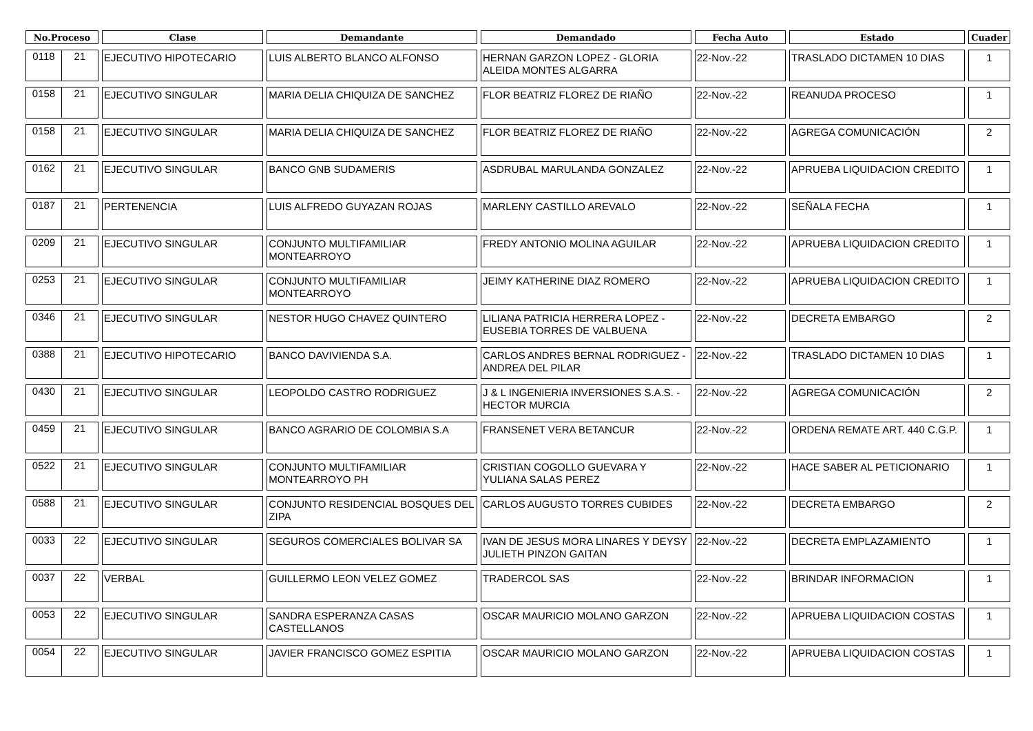| No.Proceso | Clase | Demandante | Demandado | Fecha Auto | Estado | Cuader |
| --- | --- | --- | --- | --- | --- | --- |
| 0118 21 | EJECUTIVO HIPOTECARIO | LUIS ALBERTO BLANCO ALFONSO | HERNAN GARZON LOPEZ - GLORIA ALEIDA MONTES ALGARRA | 22-Nov.-22 | TRASLADO DICTAMEN 10 DIAS | 1 |
| 0158 21 | EJECUTIVO SINGULAR | MARIA DELIA CHIQUIZA DE SANCHEZ | FLOR BEATRIZ FLOREZ DE RIAÑO | 22-Nov.-22 | REANUDA PROCESO | 1 |
| 0158 21 | EJECUTIVO SINGULAR | MARIA DELIA CHIQUIZA DE SANCHEZ | FLOR BEATRIZ FLOREZ DE RIAÑO | 22-Nov.-22 | AGREGA COMUNICACIÓN | 2 |
| 0162 21 | EJECUTIVO SINGULAR | BANCO GNB SUDAMERIS | ASDRUBAL MARULANDA GONZALEZ | 22-Nov.-22 | APRUEBA LIQUIDACION CREDITO | 1 |
| 0187 21 | PERTENENCIA | LUIS ALFREDO GUYAZAN ROJAS | MARLENY CASTILLO AREVALO | 22-Nov.-22 | SEÑALA FECHA | 1 |
| 0209 21 | EJECUTIVO SINGULAR | CONJUNTO MULTIFAMILIAR MONTEARROYO | FREDY ANTONIO MOLINA AGUILAR | 22-Nov.-22 | APRUEBA LIQUIDACION CREDITO | 1 |
| 0253 21 | EJECUTIVO SINGULAR | CONJUNTO MULTIFAMILIAR MONTEARROYO | JEIMY KATHERINE DIAZ ROMERO | 22-Nov.-22 | APRUEBA LIQUIDACION CREDITO | 1 |
| 0346 21 | EJECUTIVO SINGULAR | NESTOR HUGO CHAVEZ QUINTERO | LILIANA PATRICIA HERRERA LOPEZ - EUSEBIA TORRES DE VALBUENA | 22-Nov.-22 | DECRETA EMBARGO | 2 |
| 0388 21 | EJECUTIVO HIPOTECARIO | BANCO DAVIVIENDA S.A. | CARLOS ANDRES BERNAL RODRIGUEZ - ANDREA DEL PILAR | 22-Nov.-22 | TRASLADO DICTAMEN 10 DIAS | 1 |
| 0430 21 | EJECUTIVO SINGULAR | LEOPOLDO CASTRO RODRIGUEZ | J & L INGENIERIA INVERSIONES S.A.S. - HECTOR MURCIA | 22-Nov.-22 | AGREGA COMUNICACIÓN | 2 |
| 0459 21 | EJECUTIVO SINGULAR | BANCO AGRARIO DE COLOMBIA S.A | FRANSENET VERA BETANCUR | 22-Nov.-22 | ORDENA REMATE ART. 440 C.G.P. | 1 |
| 0522 21 | EJECUTIVO SINGULAR | CONJUNTO MULTIFAMILIAR MONTEARROYO PH | CRISTIAN COGOLLO GUEVARA Y YULIANA SALAS PEREZ | 22-Nov.-22 | HACE SABER AL PETICIONARIO | 1 |
| 0588 21 | EJECUTIVO SINGULAR | CONJUNTO RESIDENCIAL BOSQUES DEL ZIPA | CARLOS AUGUSTO TORRES CUBIDES | 22-Nov.-22 | DECRETA EMBARGO | 2 |
| 0033 22 | EJECUTIVO SINGULAR | SEGUROS COMERCIALES BOLIVAR SA | IVAN DE JESUS MORA LINARES Y DEYSY JULIETH PINZON GAITAN | 22-Nov.-22 | DECRETA EMPLAZAMIENTO | 1 |
| 0037 22 | VERBAL | GUILLERMO LEON VELEZ GOMEZ | TRADERCOL SAS | 22-Nov.-22 | BRINDAR INFORMACION | 1 |
| 0053 22 | EJECUTIVO SINGULAR | SANDRA ESPERANZA CASAS CASTELLANOS | OSCAR MAURICIO MOLANO GARZON | 22-Nov.-22 | APRUEBA LIQUIDACION COSTAS | 1 |
| 0054 22 | EJECUTIVO SINGULAR | JAVIER FRANCISCO GOMEZ ESPITIA | OSCAR MAURICIO MOLANO GARZON | 22-Nov.-22 | APRUEBA LIQUIDACION COSTAS | 1 |